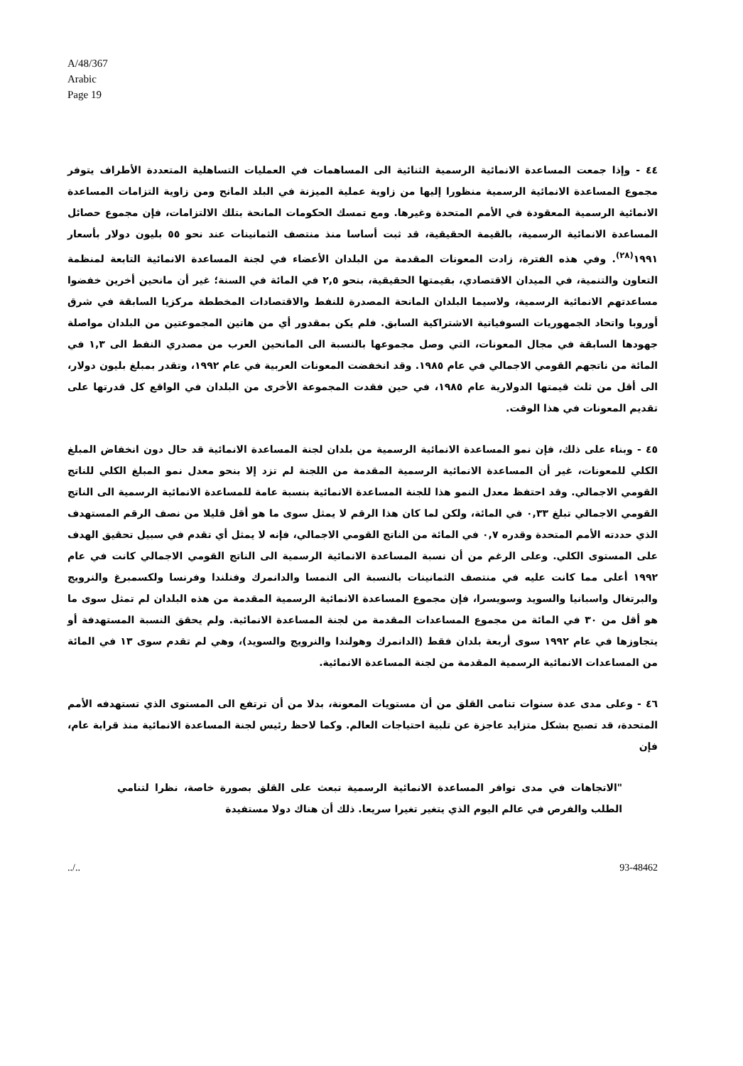A/48/367
Arabic
Page 19
٤٤ - وإذا جمعت المساعدة الانمائية الرسمية الثنائية الى المساهمات في العمليات التساهلية المتعددة الأطراف يتوفر مجموع المساعدة الانمائية الرسمية منظورا إليها من زاوية عملية الميزنة في البلد المانح ومن زاوية التزامات المساعدة الانمائية الرسمية المعقودة في الأمم المتحدة وغيرها. ومع تمسك الحكومات المانحة بتلك الالتزامات، فإن مجموع حصائل المساعدة الانمائية الرسمية، بالقيمة الحقيقية، قد ثبت أساسا منذ منتصف الثمانينات عند نحو ٥٥ بليون دولار بأسعار ١٩٩١<sup>(٢٨)</sup>. وفي هذه الفترة، زادت المعونات المقدمة من البلدان الأعضاء في لجنة المساعدة الانمائية التابعة لمنظمة التعاون والتنمية، في الميدان الاقتصادي، بقيمتها الحقيقية، بنحو ٢,٥ في المائة في السنة؛ غير أن مانحين أخرين خفضوا مساعدتهم الانمائية الرسمية، ولاسيما البلدان المانحة المصدرة للنفط والاقتصادات المخططة مركزيا السابقة في شرق أوروبا واتحاد الجمهوريات السوفياتية الاشتراكية السابق. فلم يكن بمقدور أي من هاتين المجموعتين من البلدان مواصلة جهودها السابقة في مجال المعونات، التي وصل مجموعها بالنسبة الى المانحين العرب من مصدري النفط الى ١,٣ في المائة من ناتجهم القومي الاجمالي في عام ١٩٨٥. وقد انخفضت المعونات العربية في عام ١٩٩٢، وتقدر بمبلغ بليون دولار، الى أقل من ثلث قيمتها الدولارية عام ١٩٨٥، في حين فقدت المجموعة الأخرى من البلدان في الواقع كل قدرتها على تقديم المعونات في هذا الوقت.
٤٥ - وبناء على ذلك، فإن نمو المساعدة الانمائية الرسمية من بلدان لجنة المساعدة الانمائية قد حال دون انخفاض المبلغ الكلي للمعونات، غير أن المساعدة الانمائية الرسمية المقدمة من اللجنة لم تزد إلا بنحو معدل نمو المبلغ الكلي للناتج القومي الاجمالي. وقد احتفظ معدل النمو هذا للجنة المساعدة الانمائية بنسبة عامة للمساعدة الانمائية الرسمية الى الناتج القومي الاجمالي تبلغ ٠,٣٣ في المائة، ولكن لما كان هذا الرقم لا يمثل سوى ما هو أقل قليلا من نصف الرقم المستهدف الذي حددته الأمم المتحدة وقدره ٠,٧ في المائة من الناتج القومي الاجمالي، فإنه لا يمثل أي تقدم في سبيل تحقيق الهدف على المستوى الكلي. وعلى الرغم من أن نسبة المساعدة الانمائية الرسمية الى الناتج القومي الاجمالي كانت في عام ١٩٩٢ أعلى مما كانت عليه في منتصف الثمانينات بالنسبة الى النمسا والدانمرك وفنلندا وفرنسا ولكسمبرغ والنرويج والبرتغال واسبانيا والسويد وسويسرا، فإن مجموع المساعدة الانمائية الرسمية المقدمة من هذه البلدان لم تمثل سوى ما هو أقل من ٣٠ في المائة من مجموع المساعدات المقدمة من لجنة المساعدة الانمائية. ولم يحقق النسبة المستهدفة أو يتجاوزها في عام ١٩٩٢ سوى أربعة بلدان فقط (الدانمرك وهولندا والنرويج والسويد)، وهي لم تقدم سوى ١٣ في المائة من المساعدات الانمائية الرسمية المقدمة من لجنة المساعدة الانمائية.
٤٦ - وعلى مدى عدة سنوات تنامى القلق من أن مستويات المعونة، بدلا من أن ترتفع الى المستوى الذي تستهدفه الأمم المتحدة، قد تصبح بشكل متزايد عاجزة عن تلبية احتياجات العالم. وكما لاحظ رئيس لجنة المساعدة الانمائية منذ قرابة عام، فإن
"الاتجاهات في مدى توافر المساعدة الانمائية الرسمية تبعث على القلق بصورة خاصة، نظرا لتنامي الطلب والفرص في عالم اليوم الذي يتغير تغيرا سريعا. ذلك أن هناك دولا مستفيدة
../.. 93-48462